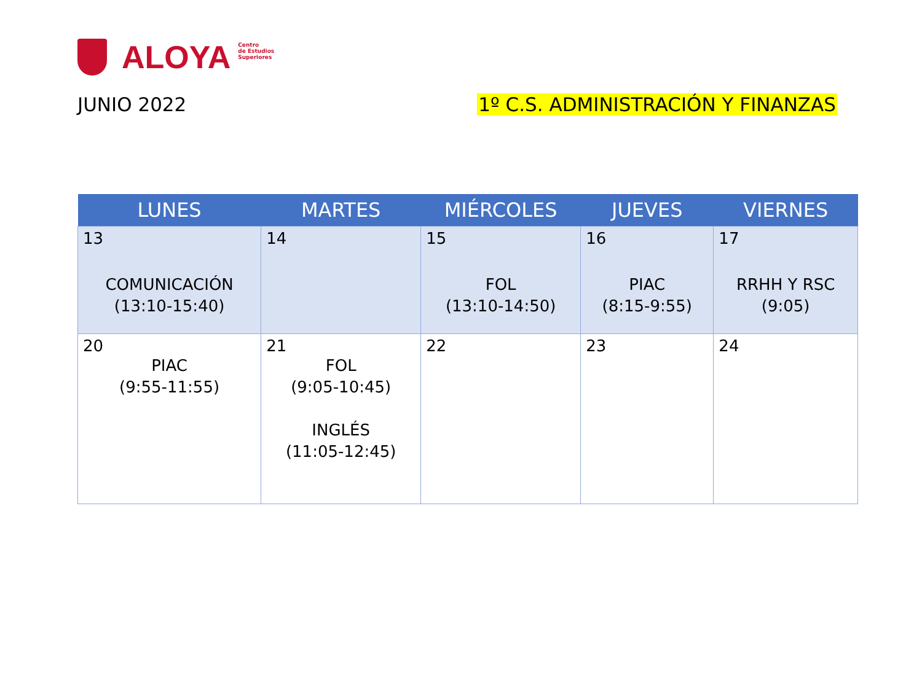ALOYA
Centro
de Estudios
Superiores
JUNIO 2022 1º C.S. ADMINISTRACIÓN Y FINANZAS
| LUNES | MARTES | MIÉRCOLES | JUEVES | VIERNES |
| --- | --- | --- | --- | --- |
| 13 COMUNICACIÓN (13:10-15:40) | 14 | 15 FOL (13:10-14:50) | 16 PIAC (8:15-9:55) | 17 RRHH Y RSC (9:05) |
| 20 PIAC (9:55-11:55) | 21 FOL (9:05-10:45) INGLÉS (11:05-12:45) | 22 | 23 | 24 |